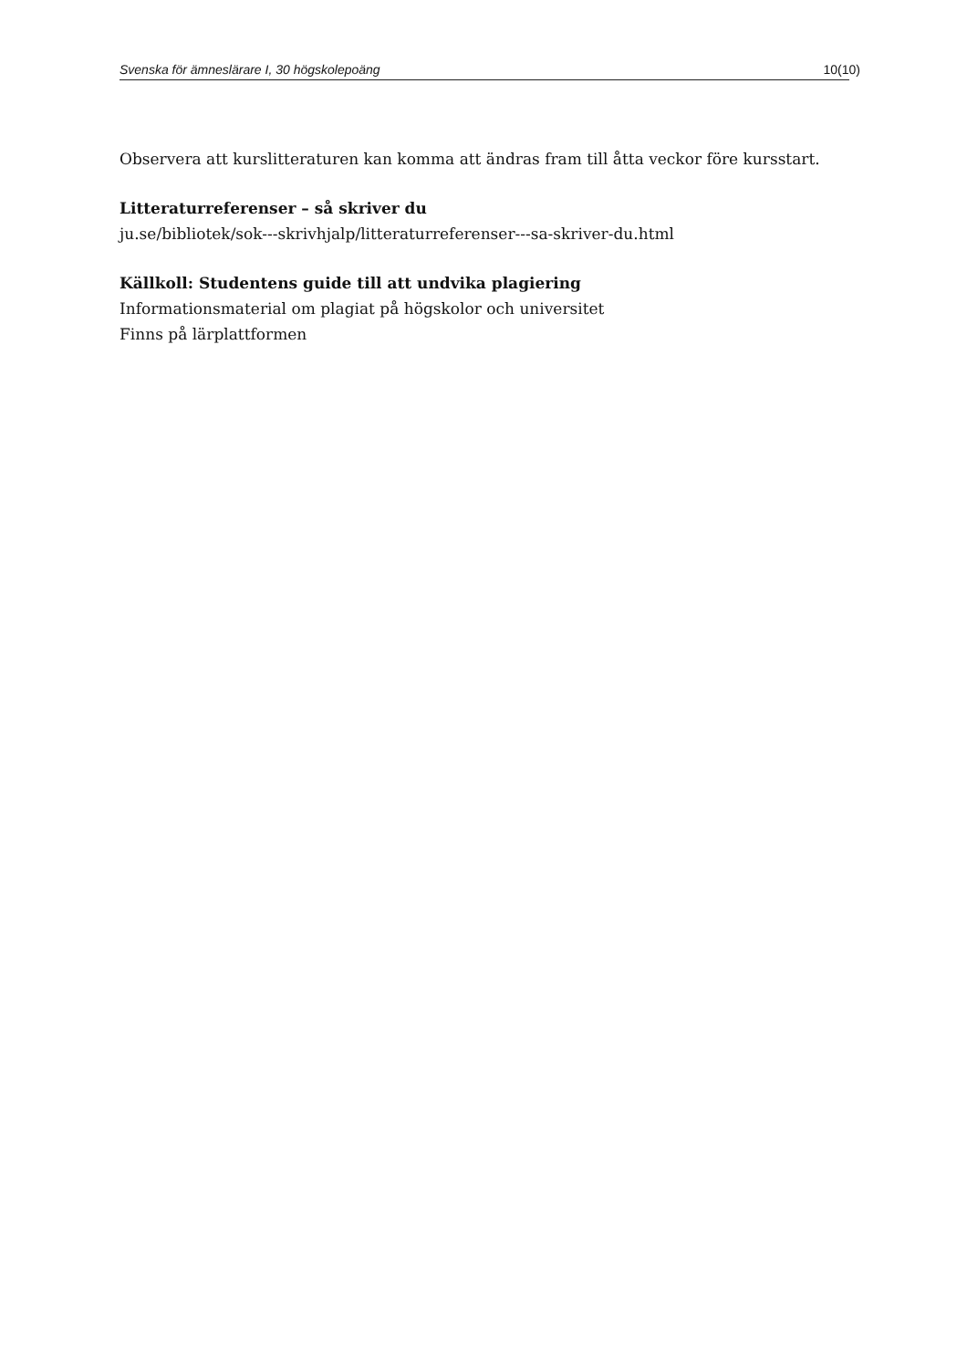Svenska för ämneslärare I, 30 högskolepoäng 10(10)
Observera att kurslitteraturen kan komma att ändras fram till åtta veckor före kursstart.
Litteraturreferenser – så skriver du
ju.se/bibliotek/sok---skrivhjalp/litteraturreferenser---sa-skriver-du.html
Källkoll: Studentens guide till att undvika plagiering
Informationsmaterial om plagiat på högskolor och universitet
Finns på lärplattformen